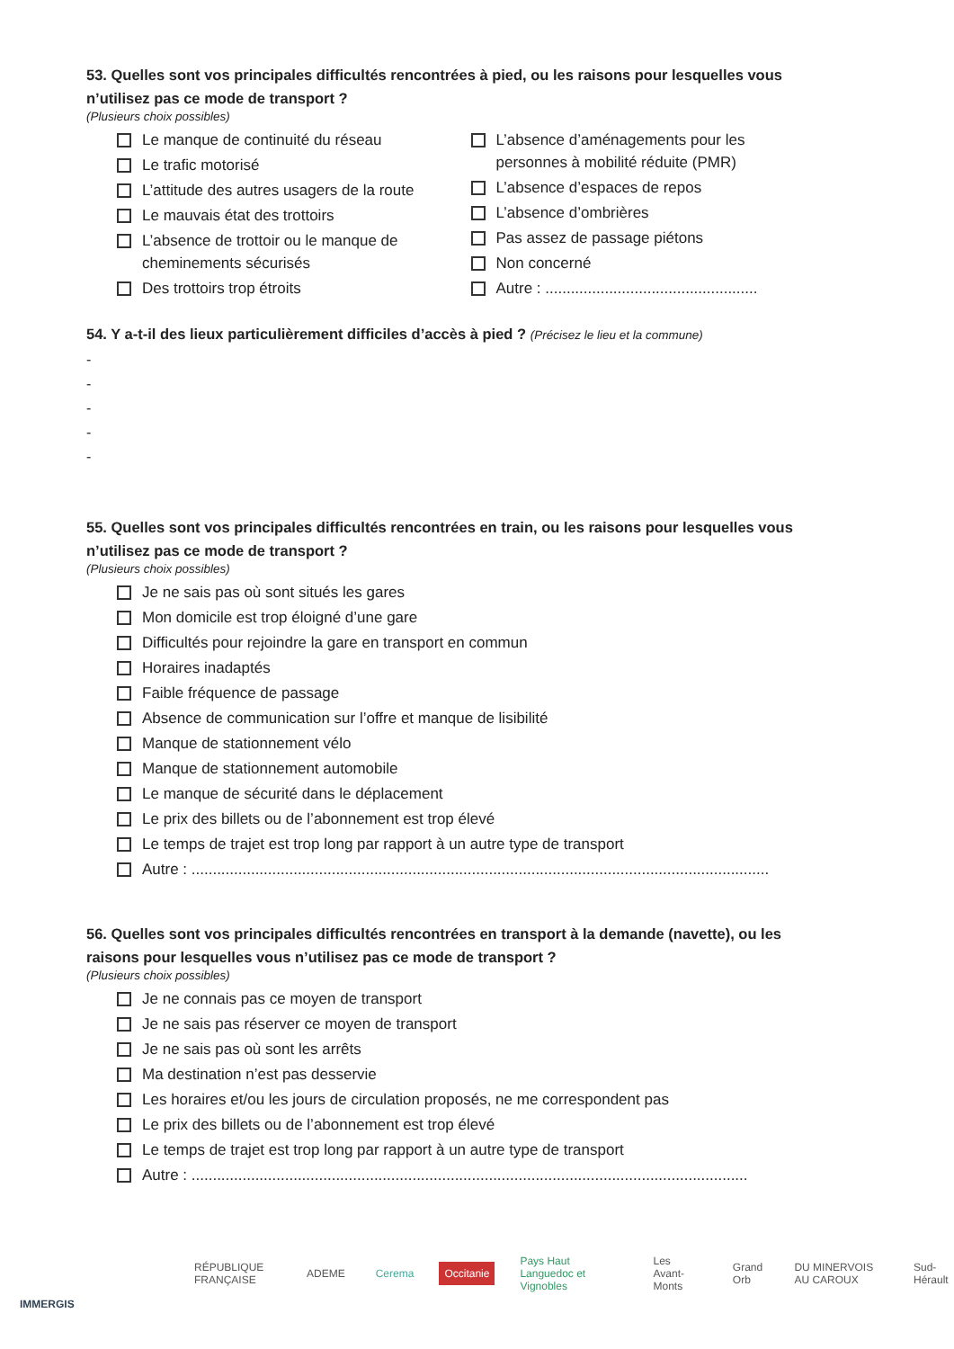53. Quelles sont vos principales difficultés rencontrées à pied, ou les raisons pour lesquelles vous n’utilisez pas ce mode de transport ?
(Plusieurs choix possibles)
Le manque de continuité du réseau
Le trafic motorisé
L’attitude des autres usagers de la route
Le mauvais état des trottoirs
L’absence de trottoir ou le manque de cheminements sécurisés
Des trottoirs trop étroits
L’absence d’aménagements pour les personnes à mobilité réduite (PMR)
L’absence d’espaces de repos
L’absence d’ombrières
Pas assez de passage piétons
Non concerné
Autre : ..................................................
54. Y a-t-il des lieux particulièrement difficiles d’accès à pied ? (Précisez le lieu et la commune)
-
-
-
-
-
55. Quelles sont vos principales difficultés rencontrées en train, ou les raisons pour lesquelles vous n’utilisez pas ce mode de transport ?
(Plusieurs choix possibles)
Je ne sais pas où sont situés les gares
Mon domicile est trop éloigné d’une gare
Difficultés pour rejoindre la gare en transport en commun
Horaires inadaptés
Faible fréquence de passage
Absence de communication sur l’offre et manque de lisibilité
Manque de stationnement vélo
Manque de stationnement automobile
Le manque de sécurité dans le déplacement
Le prix des billets ou de l’abonnement est trop élevé
Le temps de trajet est trop long par rapport à un autre type de transport
Autre : ........................................................................................................................................
56. Quelles sont vos principales difficultés rencontrées en transport à la demande (navette), ou les raisons pour lesquelles vous n’utilisez pas ce mode de transport ?
(Plusieurs choix possibles)
Je ne connais pas ce moyen de transport
Je ne sais pas réserver ce moyen de transport
Je ne sais pas où sont les arrêts
Ma destination n’est pas desservie
Les horaires et/ou les jours de circulation proposés, ne me correspondent pas
Le prix des billets ou de l’abonnement est trop élevé
Le temps de trajet est trop long par rapport à un autre type de transport
Autre : ...................................................................................................................................
RÉPUBLIQUE FRANÇAISE ADEME Cerema Occitanie
Pays Haut Languedoc et Vignobles
Les Avant-Monts Grand Orb DU MINERVOIS AU CAROUX Sud-Hérault
IMMERGIS